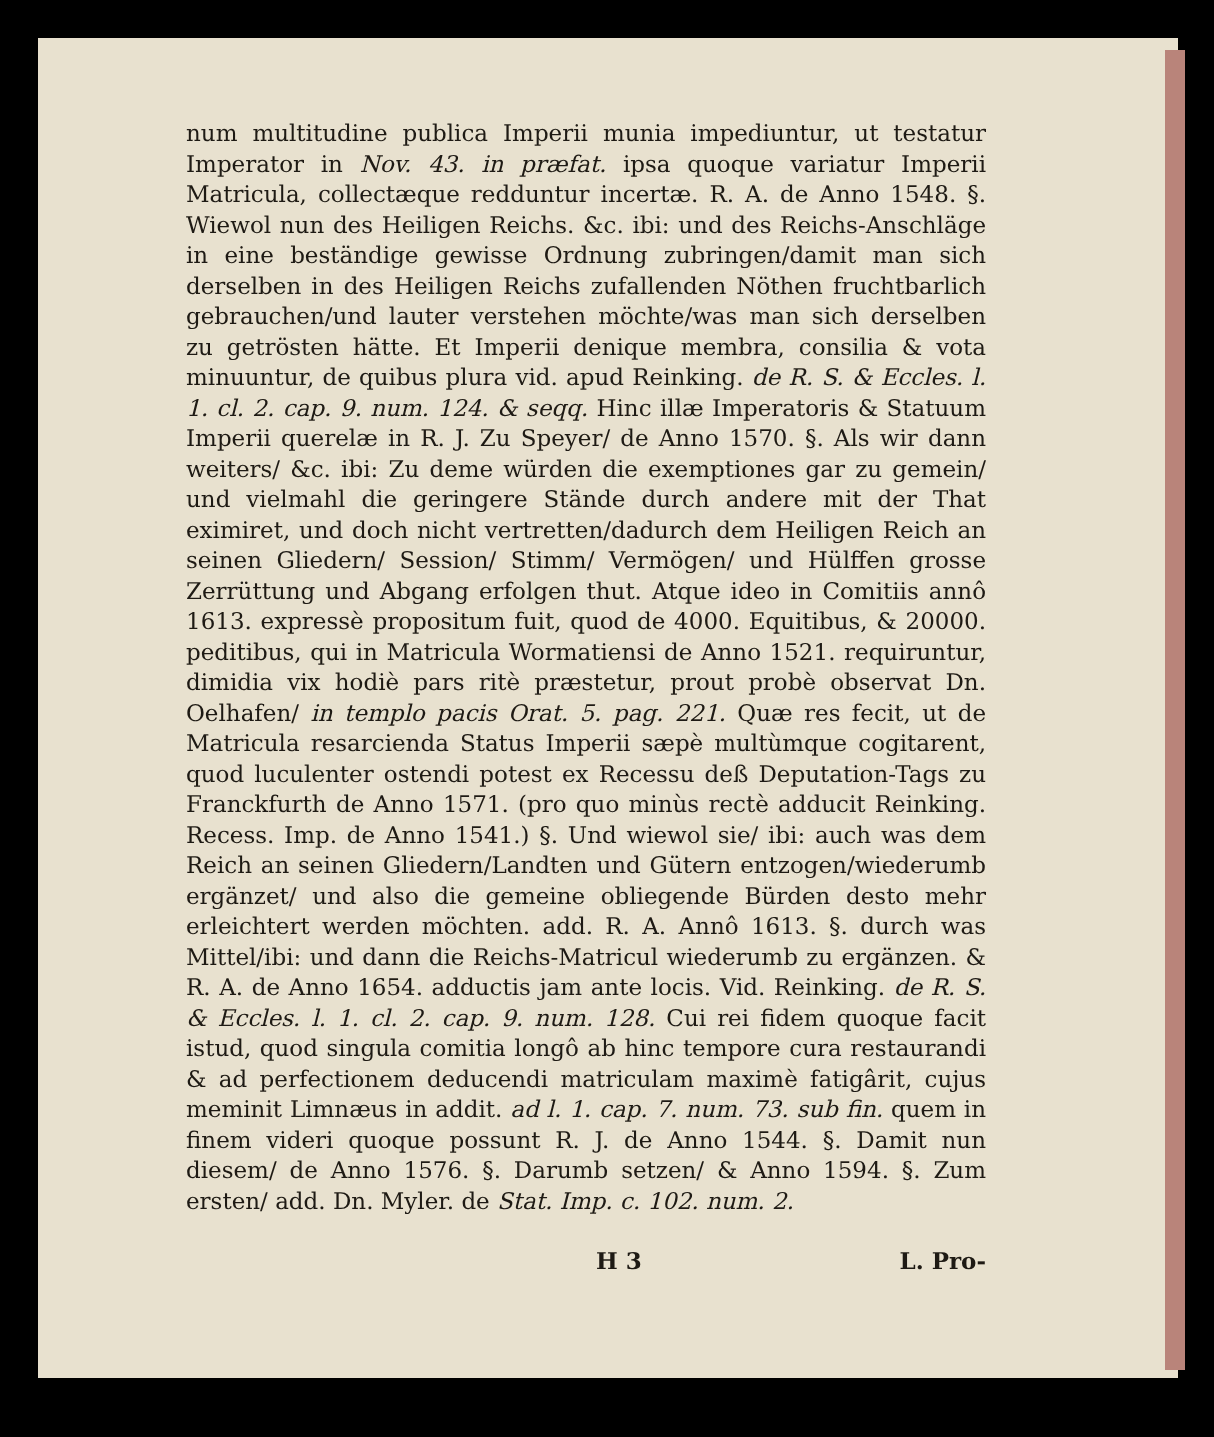num multitudine publica Imperii munia impediuntur, ut testatur Imperator in Nov. 43. in præfat. ipsa quoque variatur Imperii Matricula, collectæque redduntur incertæ. R. A. de Anno 1548. §. Wiewol nun des Heiligen Reichs. &c. ibi: und des Reichs-Anschläge in eine beständige gewisse Ordnung zubringen/damit man sich derselben in des Heiligen Reichs zufallenden Nöthen fruchtbarlich gebrauchen/und lauter verstehen möchte/was man sich derselben zu getrösten hätte. Et Imperii denique membra, consilia & vota minuuntur, de quibus plura vid. apud Reinking. de R. S. & Eccles. l. 1. cl. 2. cap. 9. num. 124. & seqq. Hinc illæ Imperatoris & Statuum Imperii querelæ in R. J. Zu Speyer/ de Anno 1570. §. Als wir dann weiters/ &c. ibi: Zu deme würden die exemptiones gar zu gemein/ und vielmahl die geringere Stände durch andere mit der That eximiret, und doch nicht vertretten/dadurch dem Heiligen Reich an seinen Gliedern/ Session/ Stimm/ Vermögen/ und Hülffen grosse Zerrüttung und Abgang erfolgen thut. Atque ideo in Comitiis annô 1613. expressè propositum fuit, quod de 4000. Equitibus, & 20000. peditibus, qui in Matricula Wormatiensi de Anno 1521. requiruntur, dimidia vix hodiè pars ritè præstetur, prout probè observat Dn. Oelhafen/ in templo pacis Orat. 5. pag. 221. Quæ res fecit, ut de Matricula resarcienda Status Imperii sæpè multùmque cogitarent, quod luculenter ostendi potest ex Recessu deß Deputation-Tags zu Franckfurth de Anno 1571. (pro quo minùs rectè adducit Reinking. Recess. Imp. de Anno 1541.) §. Und wiewol sie/ ibi: auch was dem Reich an seinen Gliedern/Landten und Gütern entzogen/wiederumb ergänzet/ und also die gemeine obliegende Bürden desto mehr erleichtert werden möchten. add. R. A. Annô 1613. §. durch was Mittel/ibi: und dann die Reichs-Matricul wiederumb zu ergänzen. & R. A. de Anno 1654. adductis jam ante locis. Vid. Reinking. de R. S. & Eccles. l. 1. cl. 2. cap. 9. num. 128. Cui rei fidem quoque facit istud, quod singula comitia longô ab hinc tempore cura restaurandi & ad perfectionem deducendi matriculam maximè fatigârit, cujus meminit Limnæus in addit. ad l. 1. cap. 7. num. 73. sub fin. quem in finem videri quoque possunt R. J. de Anno 1544. §. Damit nun diesem/ de Anno 1576. §. Darumb setzen/ & Anno 1594. §. Zum ersten/ add. Dn. Myler. de Stat. Imp. c. 102. num. 2.
H 3 L. Pro-